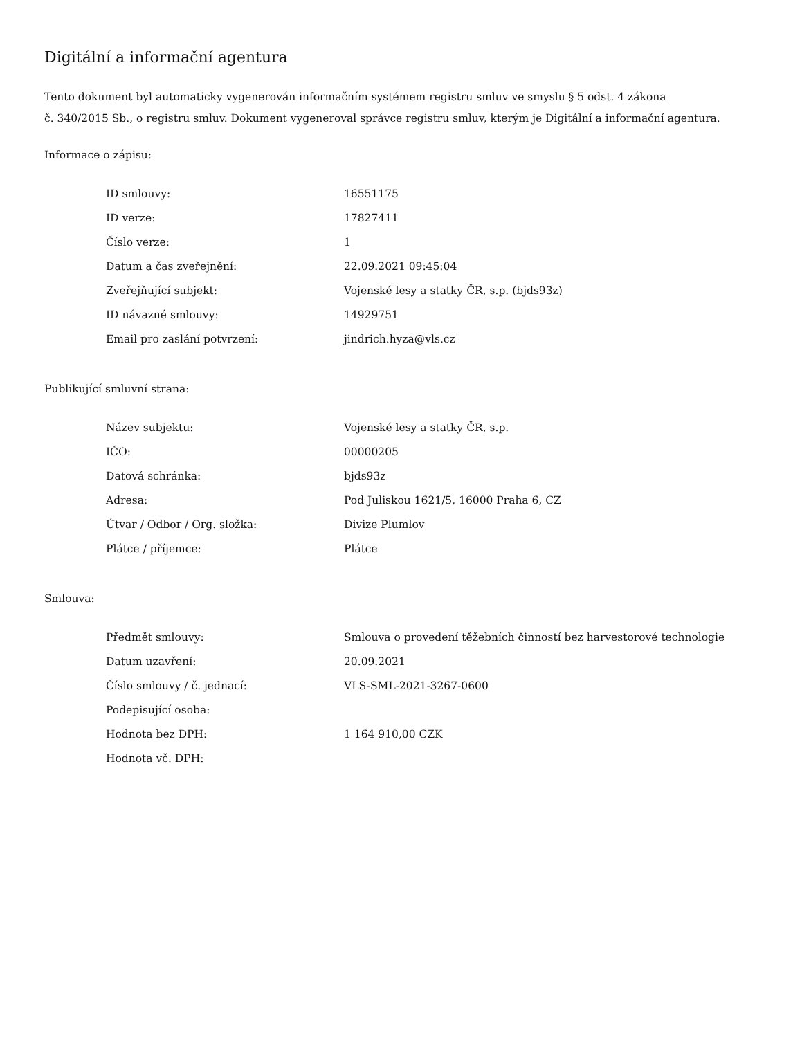Digitální a informační agentura
Tento dokument byl automaticky vygenerován informačním systémem registru smluv ve smyslu § 5 odst. 4 zákona
č. 340/2015 Sb., o registru smluv. Dokument vygeneroval správce registru smluv, kterým je Digitální a informační agentura.
Informace o zápisu:
| ID smlouvy: | 16551175 |
| ID verze: | 17827411 |
| Číslo verze: | 1 |
| Datum a čas zveřejnění: | 22.09.2021 09:45:04 |
| Zveřejňující subjekt: | Vojenské lesy a statky ČR, s.p. (bjds93z) |
| ID návazné smlouvy: | 14929751 |
| Email pro zaslání potvrzení: | jindrich.hyza@vls.cz |
Publikující smluvní strana:
| Název subjektu: | Vojenské lesy a statky ČR, s.p. |
| IČO: | 00000205 |
| Datová schránka: | bjds93z |
| Adresa: | Pod Juliskou 1621/5, 16000 Praha 6, CZ |
| Útvar / Odbor / Org. složka: | Divize Plumlov |
| Plátce / příjemce: | Plátce |
Smlouva:
| Předmět smlouvy: | Smlouva o provedení těžebních činností bez harvestorové technologie |
| Datum uzavření: | 20.09.2021 |
| Číslo smlouvy / č. jednací: | VLS-SML-2021-3267-0600 |
| Podepisující osoba: | |
| Hodnota bez DPH: | 1 164 910,00 CZK |
| Hodnota vč. DPH: | |